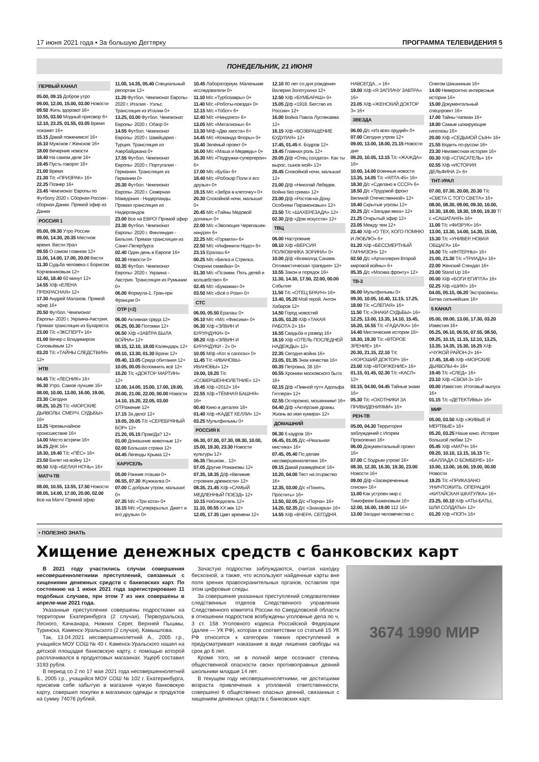17 июня 2021 года • За большую Дегтярку ПРОГРАММА ТЕЛЕВИДЕНИЯ 5
ПОНЕДЕЛЬНИК, 21 ИЮНЯ
ПЕРВЫЙ КАНАЛ
05.00, 09.15 Доброе утро
09.00, 12.00, 15.00, 03.00 Новости
09.50 Жить здорово! 16+
10.55, 03.50 Модный приговор 6+
12.10, 23.25, 01.55, 03.05 Время покажет 16+
15.15 Давай поженимся! 16+
16.10 Мужское / Женское 16+
18.00 Вечерние новости
18.40 На самом деле 16+
19.45 Пусть говорят 16+
21.00 Время
21.30 Т/с «ПРИЗРАК» 16+
22.25 Познер 16+
23.45 Чемпионат Европы по Футболу 2020 г. Сборная России - сборная Дании. Прямой эфир из Дании
РОССИЯ 1
05.00, 09.30 Утро России
09.00, 14.30, 20.35 Местное время. Вести-Урал
09.55 О самом главном 12+
11.00, 14.00, 17.00, 20.00 Вести
11.30 Судьба человека с Борисом Корчевниковым 12+
12.40, 18.40 60 минут 12+
14.55 Х/ф «ЕЛЕНА ПРЕКРАСНАЯ» 12+
17.30 Андрей Малахов. Прямой эфир 16+
20.50 Футбол. Чемпионат Европы- 2020 г. Украина-Австрия. Прямая трансляция из Бухареста
23.00 Т/с «ЭКСПЕРТ» 16+
01.00 Вечер с Владимиром Соловьёвым 12+
03.20 Т/с «ТАЙНЫ СЛЕДСТВИЯ» 12+
НТВ
04.45 Т/с «ЛЕСНИК» 16+
06.30 Утро. Самое лучшее 16+
08.00, 10.00, 13.00, 16.00, 19.00, 23.30 Сегодня
08.25, 10.25 Т/с «МОРСКИЕ ДЬЯВОЛЫ. СМЕРЧ. СУДЬБЫ» 16+
13.25 Чрезвычайное происшествие 16+
14.00 Место встречи 16+
16.25 ДНК 16+
18.30, 19.40 Т/с «ПЁС» 16+
23.50 Билет на войну 12+
00.50 Х/ф «БЕЛАЯ НОЧЬ» 16+
МАТЧ-ТВ
08.00, 10.55, 13.55, 17.50 Новости
08.05, 14.00, 17.00, 20.00, 02.00 Все на Матч! Прямой эфир
11.00, 14.35, 05.40 Специальный репортаж 12+
11.20 Футбол. Чемпионат Европы- 2020 г. Италия - Уэльс. Трансляция из Италии 0+
13.25, 03.00 Футбол. Чемпионат Европы- 2020 г. Обзор 0+
14.55 Футбол. Чемпионат Европы- 2020 г. Швейцария - Турция. Трансляция из Азербайджана 0+
17.55 Футбол. Чемпионат Европы- 2020 г. Португалия - Германия. Трансляция из Германии 0+
20.30 Футбол. Чемпионат Европы- 2020 г. Северная Македония - Нидерланды. Прямая трансляция из Нидерландов
23.00 Все на ЕВРО! Прямой эфир
23.30 Футбол. Чемпионат Европы- 2020 г. Финляндия - Бельгия. Прямая трансляция из Санкт-Петербурга
02.40 Один день в Европе 16+
03.30 Новости 0+
03.35 Футбол. Чемпионат Европы- 2020 г. Украина - Австрия. Трансляция из Румынии 0+
06.00 Формула-1. Гран-при Франции 0+
ОТР (+2)
06.00 Активная среда 12+
06.25, 00.30 Потомки 12+
06.50 Х/ф «ЗАВТРА БЫЛА ВОЙНА» 12+
08.15, 12.10, 18.00 Календарь 12+
09.10, 13.30, 01.30 Врачи 12+
09.40, 13.05 Среда обитания 12+
10.05, 00.05 Вспомнить всё 12+
10.20 Т/с «ДОКТОР МАРТИН» 12+
12.00, 14.00, 15.00, 17.00, 19.00, 20.00, 21.00, 22.00, 00.00 Новости
14.10, 15.20, 22.05, 03.00 ОТРажение 12+
17.15 За дело! 12+
19.05, 20.05 Т/с «СЕРЕБРЯНЫЙ БОР» 12+
21.20, 05.15 Прав!Да? 12+
01.00 Домашние животные 12+
02.00 Большая страна 12+
04.45 Легенды Крыма 12+
КАРУСЕЛЬ
05.00 Ранние пташки 0+
06.55, 07.30 Жужжалка 0+
07.00 С добрым утром, малыши! 0+
07.35 М/с «Три кота» 0+
10.15 М/с «Суперкрылья. Джетт и его друзья» 0+
10.45 Лабораториум. Маленькие исследователи 0+
11.10 М/с «Турбозавры» 0+
11.40 М/с «Роботы-поезда» 0+
12.15 М/с «Тобот» 6+
12.40 М/с «Ниндзяго» 6+
13.05 М/с «Металионы» 6+
13.30 М/ф «Два хвоста» 6+
14.45 М/с «Команда Флоры» 0+
15.40 Зелёный проект 0+
16.00 М/с «Маша и Медведь» 0+
16.30 М/с «Подружки-супергерои» 6+
17.00 М/с «Буба» 6+
18.40 М/с «Робокар Поли и его друзья» 0+
19.15 М/с «Зебра в клеточку» 0+
20.30 Спокойной ночи, малыши! 0+
20.45 М/с «Тайны Медовой долины» 0+
22.00 М/с «Эволюция Черепашек-ниндзя» 6+
22.25 М/с «Гормити» 6+
22.50 М/с «Инфинити Надо» 6+
23.15 Ералаш 6+
00.25 М/с «Белка и Стрелка. Озорная семейка» 0+
01.30 М/с «Псэмми. Пять детей и волшебство» 6+
02.45 М/с «Бумажки» 0+
03.50 М/с «Всё о Рози» 0+
СТС
06.00, 05.50 Ералаш 0+
06.10 М/с «М/с «Фиксики» 0+
06.30 Х/ф «ЭЛВИН И БУРУНДУКИ» 0+
08.20 Х/ф «ЭЛВИН И БУРУНДУКИ - 2» 0+
10.05 М/ф «Кот в сапогах» 0+
11.45 Т/с «ИВАНОВЫ-ИВАНОВЫ» 12+
19.00, 19.20 Т/с «СОВЕРШЕННОЛЕТНИЕ» 12+
19.45 Х/ф «2012» 16+
22.55 Х/ф «ТЁМНАЯ БАШНЯ» 16+
00.40 Кино в деталях 18+
01.40 Х/ф «КАДЕТ КЕЛЛИ» 12+
03.25 Мультфильмы 0+
РОССИЯ К
06.30, 07.00, 07.30, 08.30, 10.00, 15.00, 19.30, 23.30 Новости культуры 12+
06.35 Пешком... 12+
07.05 Другие Романовы 12+
07.35, 18.35 Д/ф «Великие строения древности» 12+
08.35, 21.45 Х/ф «САМЫЙ МЕДЛЕННЫЙ ПОЕЗД» 12+
10.15 Наблюдатель 12+
11.10, 00.55 ХХ век 12+
12.05, 17.35 Цвет времени 12+
12.10 80 лет со дня рождения Валерия Золотухина 12+
12.50 Х/ф «БУМБАРАШ» 0+
15.05 Д/ф «1918. Бегство из России» 12+
16.00 Война Павла Луспекаева 12+
16.15 Х/ф «ВОЗВРАЩЕНИЕ БУДУЛАЯ» 12+
17.45, 01.45 К. Бодров 12+
19.45 Главная роль 12+
20.05 Д/ф «Отец солдата». Как ты вырос, сынок мой» 12+
20.45 Спокойной ночи, малыши! 12+
21.00 Д/ф «Николай Лебедев. Война без грима» 12+
23.00 Д/ф «Ростов-на-Дону. Особняки Парамоновых» 12+
23.50 Т/с «ШАХЕРЕЗАДА» 12+
02.30 Д/ф «Дом искусств» 12+
ТВЦ
06.00 Настроение
08.10 Х/ф «ВЕРСИЯ ПОЛКОВНИКА ЗОРИНА» 0+
10.00 Д/ф «Всеволод Санаев. Оптимистическая трагедия» 12+
10.55 Закон и порядок 16+
11.30, 14.30, 17.50, 22.00, 00.00 События
11.50 Т/с «ОТЕЦ БРАУН» 16+
13.40, 05.20 Мой герой. Антон Хабаров 12+
14.50 Город новостей
15.05, 03.20 Х/ф «ТАКАЯ РАБОТА-2» 16+
16.55 Свадьба и развод 16+
18.10 Х/ф «ОТЕЛЬ ПОСЛЕДНЕЙ НАДЕЖДЫ» 12+
22.35 Сегодня война 16+
23.05, 01.35 Знак качества 16+
00.35 Петровка, 38 16+
00.55 Хроники московского быта 16+
02.15 Д/ф «Пивной путч Адольфа Гитлера» 12+
02.55 Осторожно, мошенники! 16+
04.40 Д/ф «Актёрские драмы. Жизнь во имя кумира» 12+
ДОМАШНИЙ
06.30 6 кадров 16+
06.45, 01.05 Д/с «Реальная мистика» 16+
07.45, 05.40 По делам несовершеннолетних 16+
09.15 Давай разведёмся! 16+
10.20, 04.00 Тест на отцовство 16+
12.35, 03.00 Д/с «Понять. Простить» 16+
13.50, 02.05 Д/с «Порча» 16+
14.20, 02.35 Д/с «Знахарка» 16+
14.55 Х/ф «ВЧЕРА. СЕГОДНЯ.
НАВСЕГДА...» 16+
19.00 Х/ф «Я ЗАПЛАЧУ ЗАВТРА» 16+
23.05 Х/ф «ЖЕНСКИЙ ДОКТОР 3» 16+
ЗВЕЗДА
06.00 Д/с «Из всех орудий» 0+
07.00 Сегодня утром 12+
09.00, 13.00, 18.00, 21.15 Новости дня
09.20, 10.05, 13.15 Т/с «ЖАЖДА» 16+
10.00, 14.00 Военные новости
13.35, 14.05 Т/с «ЯЛТА-45» 16+
18.30 Д/с «Сделано в СССР» 6+
18.50 Д/с «Трудовой фронт Великой Отечественной» 12+
19.40 Скрытые угрозы 12+
20.25 Д/с «Загадки века» 12+
21.25 Открытый эфир 12+
23.05 Между тем 12+
23.40 Х/ф «О ТЕХ, КОГО ПОМНЮ И ЛЮБЛЮ» 6+
01.20 Х/ф «БЕССМЕРТНЫЙ ГАРНИЗОН» 12+
02.50 Д/с «Артиллерия Второй мировой войны» 6+
05.35 Д/с «Москва фронту» 12+
ТВ-3
06.00 Мультфильмы 0+
09.30, 10.05, 10.40, 11.15, 17.25, 18.00 Т/с «СЛЕПАЯ» 16+
11.50 Т/с «ЗНАКИ СУДЬБЫ» 16+
12.25, 13.00, 13.35, 14.10, 15.45, 16.20, 16.55 Т/с «ГАДАЛКА» 16+
14.40 Мистические истории 16+
18.30, 19.30 Т/с «ВТОРОЕ ЗРЕНИЕ» 16+
20.30, 21.15, 22.10 Т/с «ХОРОШИЙ ДОКТОР» 16+
23.00 Х/ф «ВТОРЖЕНИЕ» 16+
01.15, 01.45, 02.30 Т/с «КАСЛ» 12+
03.15, 04.00, 04.45 Тайные знаки 16+
05.30 Т/с «ОХОТНИКИ ЗА ПРИВИДЕНИЯМИ» 16+
РЕН-ТВ
05.00, 04.30 Территория заблуждений с Игорем Прокопенко 16+
06.00 Документальный проект 16+
07.00 С бодрым утром! 16+
08.30, 12.30, 16.30, 19.30, 23.00 Новости 16+
09.00 Д/ф «Засекреченные списки» 16+
11.00 Как устроен мир с Тимофеем Баженовым 16+
12.00, 16.00, 19.00 112 16+
13.00 Загадки человечества с
Олегом Шишкиным 16+
14.00 Невероятно интересные истории 16+
15.00 Документальный спецпроект 16+
17.00 Тайны Чапман 16+
18.00 Самые шокирующие гипотезы 16+
20.00 Х/ф «СЕДЬМОЙ СЫН» 16+
21.55 Водить по-русски 16+
23.30 Неизвестная история 16+
00.30 Х/ф «СПАСАТЕЛЬ» 16+
02.55 Х/ф «ИСТОРИЯ ДЕЛЬФИНА 2» 6+
ТНТ-УРАЛ
07.00, 07.30, 20.00, 20.30 Т/с «СВЕТА С ТОГО СВЕТА» 16+
08.00, 08.30, 09.00, 09.30, 10.00, 10.30, 18.00, 18.30, 19.00, 19.30 Т/с «САШАТАНЯ» 16+
11.00 Т/с «ФИЗРУК» 16+
13.00, 13.30, 14.00, 14.30, 15.00, 15.30 Т/с «УНИВЕР. НОВАЯ ОБЩАГА» 16+
16.00 Т/с «ИНТЕРНЫ» 16+
21.00, 21.30 Т/с «ТРИАДА» 16+
22.00 Женский Стендап 16+
23.00 Stand Up 16+
00.00 Х/ф «БОГИ ЕГИПТА» 16+
02.25 Х/ф «ШИК!» 16+
04.05, 05.15, 06.20 Экстрасенсы. Битва сильнейших 16+
5 КАНАЛ
05.00, 09.00, 13.00, 17.30, 03.20 Известия 16+
05.25, 06.10, 06.55, 07.55, 08.50, 09.25, 10.15, 11.15, 12.10, 13.25, 13.35, 14.35, 15.30, 16.25 Х/ф «ЧУЖОЙ РАЙОН-2» 16+
17.45, 18.45 Х/ф «МОРСКИЕ ДЬЯВОЛЫ-4» 16+
19.45 Т/с «СЛЕД» 16+
23.10 Х/ф «СВОИ-3» 16+
00.00 Известия. Итоговый выпуск 16+
01.15 Т/с «ДЕТЕКТИВЫ» 16+
МИР
05.00, 03.50 Х/ф «ЖИВЫЕ И МЕРТВЫЕ» 16+
05.20, 03.25 Наше кино. История большой любви 12+
05.45 Х/ф «МАТЧ» 16+
09.20, 10.10, 13.15, 16.15 Т/с «БАЛЛАДА О БОМБЕРЕ» 16+
10.00, 13.00, 16.00, 19.00, 00.00 Новости
19.25 Т/с «ПРИКАЗАНО УНИЧТОЖИТЬ. ОПЕРАЦИЯ «КИТАЙСКАЯ ШКАТУЛКА» 16+
23.25, 00.10 Х/ф «АТЫ-БАТЫ, ШЛИ СОЛДАТЫ» 12+
01.20 Х/ф «ПОП» 16+
• ПОЛЕЗНО ЗНАТЬ
Хищение денежных средств с банковских карт
В 2021 году участились случаи совершения несовершеннолетними преступлений, связанных с хищениями денежных средств с банковских карт. По состоянию на 1 июня 2021 года зарегистрировано 11 подобных случаев, при этом 7 из них совершены в апреле-мае 2021 года.
Указанные преступления совершены подростками на территории Екатеринбурга (2 случая), Первоуральска, Лесного, Качканара, Нижних Серег, Верхней Пышмы, Туринска, Каменск-Уральского (2 случая), Камышлова.
Так, 13.04.2021 несовершеннолетний А., 2005 г.р., учащийся МОУ СОШ № 40 г. Каменск-Уральского нашел на детской площадке банковскую карту, с помощью которой расплачивался в продуктовых магазинах. Ущерб составил 3193 рубля.
В период со 2 по 17 мая 2021 года несовершеннолетний Б., 2005 г.р., учащийся МОУ СОШ № 102 г. Екатеринбурга, присвоив себе забытую в магазине чужую банковскую карту, совершил покупки в магазинах одежды и продуктов на сумму 74076 рублей.
Зачастую подростки заблуждаются, считая находку бесхозной, а также, что используют найденные карты вне поля зрения правоохранительных органов, оставляя при этом цифровые следы.
За совершение указанных преступлений следователями следственных отделов Следственного управления Следственного комитета России по Свердловской области в отношении подростков возбуждены уголовные дела по ч, 3 ст. 158 Уголовного кодекса Российской Федерации (далее — УК РФ), которая в соответствии со статьей 15 УК РФ относится к категории тяжких преступлений и предусматривает наказание в виде лишения свободы на срок до 6 лет.
Кроме того, не в полной мере осознают степень общественной опасности своих противоправных деяний школьники младше 14 лет.
В текущем году несовершеннолетними, не достигшими возраста привлечения к уголовной ответственности, совершено 6 общественно опасных деяний, связанных с хищением денежных средств с банковских карт.
3674 1990 МИР